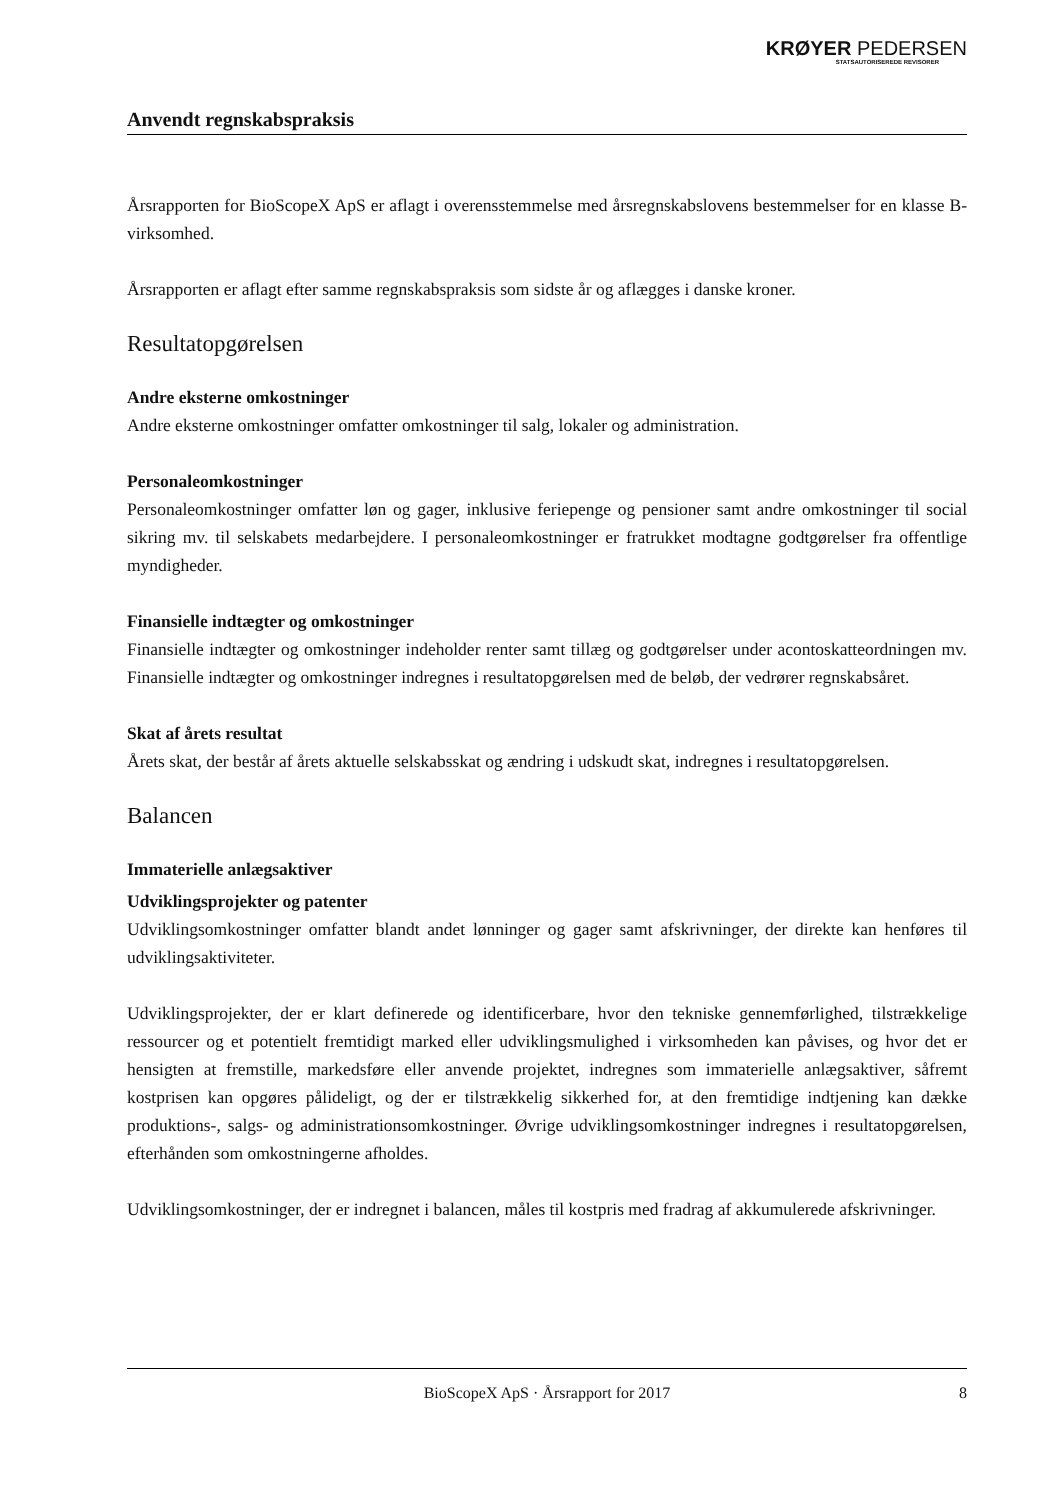KRØYER PEDERSEN
STATSAUTORISEREDE REVISORER
Anvendt regnskabspraksis
Årsrapporten for BioScopeX ApS er aflagt i overensstemmelse med årsregnskabslovens bestemmelser for en klasse B-virksomhed.
Årsrapporten er aflagt efter samme regnskabspraksis som sidste år og aflægges i danske kroner.
Resultatopgørelsen
Andre eksterne omkostninger
Andre eksterne omkostninger omfatter omkostninger til salg, lokaler og administration.
Personaleomkostninger
Personaleomkostninger omfatter løn og gager, inklusive feriepenge og pensioner samt andre omkostninger til social sikring mv. til selskabets medarbejdere. I personaleomkostninger er fratrukket modtagne godtgørelser fra offentlige myndigheder.
Finansielle indtægter og omkostninger
Finansielle indtægter og omkostninger indeholder renter samt tillæg og godtgørelser under acontoskatteordningen mv. Finansielle indtægter og omkostninger indregnes i resultatopgørelsen med de beløb, der vedrører regnskabsåret.
Skat af årets resultat
Årets skat, der består af årets aktuelle selskabsskat og ændring i udskudt skat, indregnes i resultatopgørelsen.
Balancen
Immaterielle anlægsaktiver
Udviklingsprojekter og patenter
Udviklingsomkostninger omfatter blandt andet lønninger og gager samt afskrivninger, der direkte kan henføres til udviklingsaktiviteter.
Udviklingsprojekter, der er klart definerede og identificerbare, hvor den tekniske gennemførlighed, tilstrækkelige ressourcer og et potentielt fremtidigt marked eller udviklingsmulighed i virksomheden kan påvises, og hvor det er hensigten at fremstille, markedsføre eller anvende projektet, indregnes som immaterielle anlægsaktiver, såfremt kostprisen kan opgøres pålideligt, og der er tilstrækkelig sikkerhed for, at den fremtidige indtjening kan dække produktions-, salgs- og administrationsomkostninger. Øvrige udviklingsomkostninger indregnes i resultatopgørelsen, efterhånden som omkostningerne afholdes.
Udviklingsomkostninger, der er indregnet i balancen, måles til kostpris med fradrag af akkumulerede afskrivninger.
BioScopeX ApS · Årsrapport for 2017 8